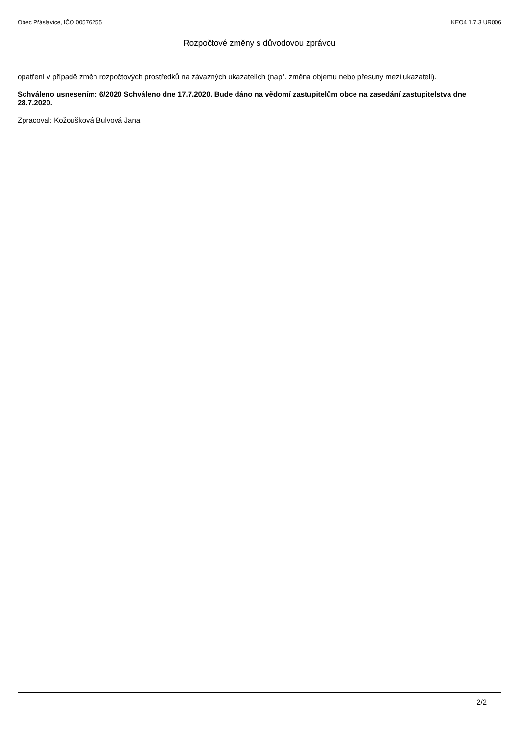Obec Přáslavice, IČO 00576255 KEO4 1.7.3 UR006
Rozpočtové změny s důvodovou zprávou
opatření v případě změn rozpočtových prostředků na závazných ukazatelích (např. změna objemu nebo přesuny mezi ukazateli).
Schváleno usnesením: 6/2020 Schváleno dne 17.7.2020. Bude dáno na vědomí zastupitelům obce na zasedání zastupitelstva dne 28.7.2020.
Zpracoval: Kožoušková Bulvová Jana
2/2